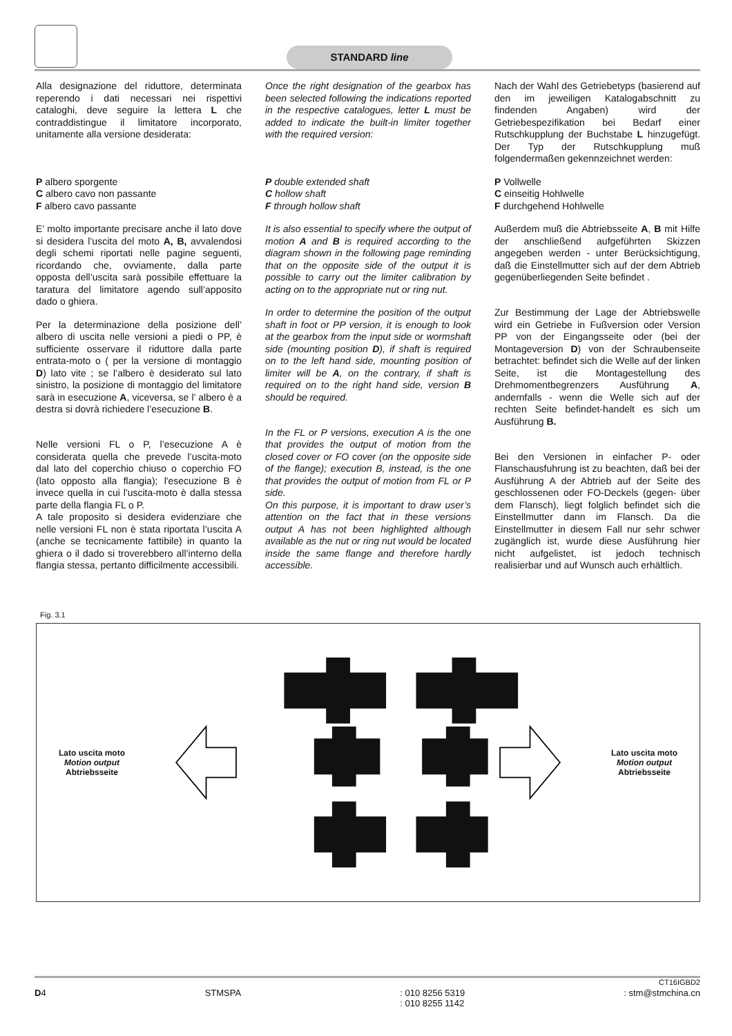STANDARD line
Alla designazione del riduttore, determinata reperendo i dati necessari nei rispettivi cataloghi, deve seguire la lettera L che contraddistingue il limitatore incorporato, unitamente alla versione desiderata:
P albero sporgente
C albero cavo non passante
F albero cavo passante
E’ molto importante precisare anche il lato dove si desidera l’uscita del moto A, B, avvalendosi degli schemi riportati nelle pagine seguenti, ricordando che, ovviamente, dalla parte opposta dell’uscita sarà possibile effettuare la taratura del limitatore agendo sull’apposito dado o ghiera.
Per la determinazione della posizione dell’ albero di uscita nelle versioni a piedi o PP, è sufficiente osservare il riduttore dalla parte entrata-moto o ( per la versione di montaggio D) lato vite ; se l’albero è desiderato sul lato sinistro, la posizione di montaggio del limitatore sarà in esecuzione A, viceversa, se l’ albero è a destra si dovrà richiedere l’esecuzione B.
Nelle versioni FL o P, l’esecuzione A è considerata quella che prevede l’uscita-moto dal lato del coperchio chiuso o coperchio FO (lato opposto alla flangia); l'esecuzione B è invece quella in cui l'uscita-moto è dalla stessa parte della flangia FL o P.
A tale proposito si desidera evidenziare che nelle versioni FL non è stata riportata l’uscita A (anche se tecnicamente fattibile) in quanto la ghiera o il dado si troverebbero all’interno della flangia stessa, pertanto difficilmente accessibili.
Once the right designation of the gearbox has been selected following the indications reported in the respective catalogues, letter L must be added to indicate the built-in limiter together with the required version:
P double extended shaft
C hollow shaft
F through hollow shaft
It is also essential to specify where the output of motion A and B is required according to the diagram shown in the following page reminding that on the opposite side of the output it is possible to carry out the limiter calibration by acting on to the appropriate nut or ring nut.
In order to determine the position of the output shaft in foot or PP version, it is enough to look at the gearbox from the input side or wormshaft side (mounting position D), if shaft is required on to the left hand side, mounting position of limiter will be A, on the contrary, if shaft is required on to the right hand side, version B should be required.
In the FL or P versions, execution A is the one that provides the output of motion from the closed cover or FO cover (on the opposite side of the flange); execution B, instead, is the one that provides the output of motion from FL or P side.
On this purpose, it is important to draw user’s attention on the fact that in these versions output A has not been highlighted although available as the nut or ring nut would be located inside the same flange and therefore hardly accessible.
Nach der Wahl des Getriebetyps (basierend auf den im jeweiligen Katalogabschnitt zu findenden Angaben) wird der Getriebespezifikation bei Bedarf einer Rutschkupplung der Buchstabe L hinzugefügt. Der Typ der Rutschkupplung muß folgendermaßen gekennzeichnet werden:
P Vollwelle
C einseitig Hohlwelle
F durchgehend Hohlwelle
Außerdem muß die Abtriebsseite A, B mit Hilfe der anschließend aufgeführten Skizzen angegeben werden - unter Berücksichtigung, daß die Einstellmutter sich auf der dem Abtrieb gegenüberliegenden Seite befindet .
Zur Bestimmung der Lage der Abtriebswelle wird ein Getriebe in Fußversion oder Version PP von der Eingangsseite oder (bei der Montageversion D) von der Schraubenseite betrachtet: befindet sich die Welle auf der linken Seite, ist die Montagestellung des Drehmomentbegrenzers Ausführung A, andernfalls - wenn die Welle sich auf der rechten Seite befindet-handelt es sich um Ausführung B.
Bei den Versionen in einfacher P- oder Flanschausfuhrung ist zu beachten, daß bei der Ausführung A der Abtrieb auf der Seite des geschlossenen oder FO-Deckels (gegen- über dem Flansch), liegt folglich befindet sich die Einstellmutter dann im Flansch. Da die Einstellmutter in diesem Fall nur sehr schwer zugänglich ist, wurde diese Ausführung hier nicht aufgelistet, ist jedoch technisch realisierbar und auf Wunsch auch erhältlich.
Fig. 3.1
Lato uscita moto
Motion output
Abtriebsseite
Lato uscita moto
Motion output
Abtriebsseite
CT16IGBD2
D4 STMSPA: 010 8256 5319
: 010 8255 1142: stm@stmchina.cn